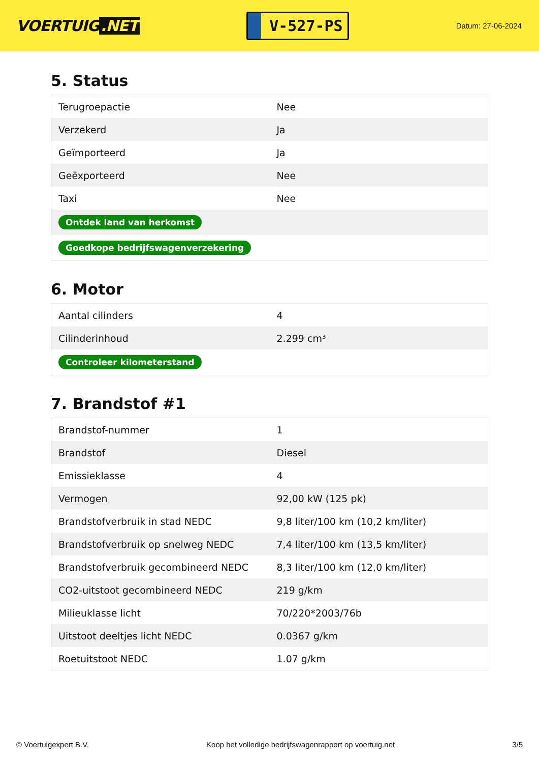VOERTUIG.NET
V-527-PS
Datum: 27-06-2024
5. Status
| Terugroepactie | Nee |
| Verzekerd | Ja |
| Geïmporteerd | Ja |
| Geëxporteerd | Nee |
| Taxi | Nee |
| Ontdek land van herkomst | |
| Goedkope bedrijfswagenverzekering | |
6. Motor
| Aantal cilinders | 4 |
| Cilinderinhoud | 2.299 cm³ |
| Controleer kilometerstand | |
7. Brandstof #1
| Brandstof-nummer | 1 |
| Brandstof | Diesel |
| Emissieklasse | 4 |
| Vermogen | 92,00 kW (125 pk) |
| Brandstofverbruik in stad NEDC | 9,8 liter/100 km (10,2 km/liter) |
| Brandstofverbruik op snelweg NEDC | 7,4 liter/100 km (13,5 km/liter) |
| Brandstofverbruik gecombineerd NEDC | 8,3 liter/100 km (12,0 km/liter) |
| CO2-uitstoot gecombineerd NEDC | 219 g/km |
| Milieuklasse licht | 70/220*2003/76b |
| Uitstoot deeltjes licht NEDC | 0.0367 g/km |
| Roetuitstoot NEDC | 1.07 g/km |
© Voertuigexpert B.V. Koop het volledige bedrijfswagenrapport op voertuig.net 3/5